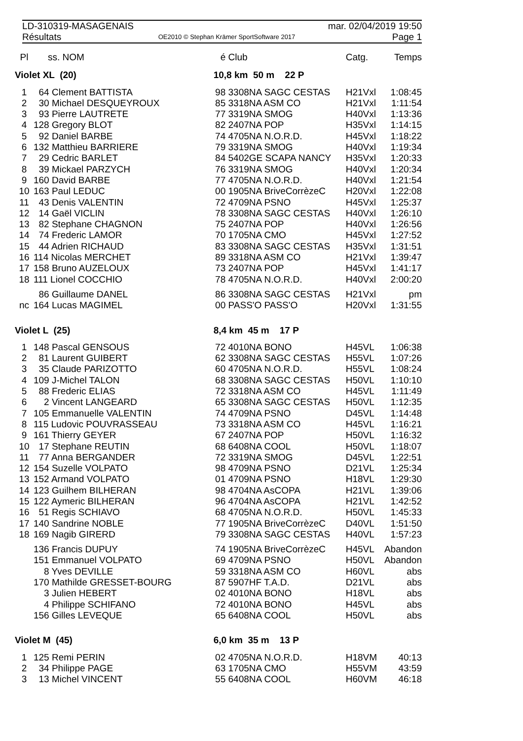LD-310319-MASAGENAIS mar. 02/04/2019 19:50
Résultats OE2010 © Stephan Krämer SportSoftware 2017 Page 1
| Pl | | ss. NOM | é | Club | Catg. | Temps |
| --- | --- | --- | --- | --- | --- | --- |
| Violet XL (20) | | | 10,8 km 50 m 22 P | | | |
| 1 | 64 Clement BATTISTA | | 98 | 3308NA SAGC CESTAS | H21Vxl | 1:08:45 |
| 2 | 30 Michael DESQUEYROUX | | 85 | 3318NA ASM CO | H21Vxl | 1:11:54 |
| 3 | 93 Pierre LAUTRETE | | 77 | 3319NA SMOG | H40Vxl | 1:13:36 |
| 4 | 128 Gregory BLOT | | 82 | 2407NA POP | H35Vxl | 1:14:15 |
| 5 | 92 Daniel BARBE | | 74 | 4705NA N.O.R.D. | H45Vxl | 1:18:22 |
| 6 | 132 Matthieu BARRIERE | | 79 | 3319NA SMOG | H40Vxl | 1:19:34 |
| 7 | 29 Cedric BARLET | | 84 | 5402GE SCAPA NANCY | H35Vxl | 1:20:33 |
| 8 | 39 Mickael PARZYCH | | 76 | 3319NA SMOG | H40Vxl | 1:20:34 |
| 9 | 160 David BARBE | | 77 | 4705NA N.O.R.D. | H40Vxl | 1:21:54 |
| 10 | 163 Paul LEDUC | | 00 | 1905NA BriveCorrèzeC | H20Vxl | 1:22:08 |
| 11 | 43 Denis VALENTIN | | 72 | 4709NA PSNO | H45Vxl | 1:25:37 |
| 12 | 14 Gaël VICLIN | | 78 | 3308NA SAGC CESTAS | H40Vxl | 1:26:10 |
| 13 | 82 Stephane CHAGNON | | 75 | 2407NA POP | H40Vxl | 1:26:56 |
| 14 | 74 Frederic LAMOR | | 70 | 1705NA CMO | H45Vxl | 1:27:52 |
| 15 | 44 Adrien RICHAUD | | 83 | 3308NA SAGC CESTAS | H35Vxl | 1:31:51 |
| 16 | 114 Nicolas MERCHET | | 89 | 3318NA ASM CO | H21Vxl | 1:39:47 |
| 17 | 158 Bruno AUZELOUX | | 73 | 2407NA POP | H45Vxl | 1:41:17 |
| 18 | 111 Lionel COCCHIO | | 78 | 4705NA N.O.R.D. | H40Vxl | 2:00:20 |
| | 86 Guillaume DANEL | | 86 | 3308NA SAGC CESTAS | H21Vxl | pm |
| nc | 164 Lucas MAGIMEL | | 00 | PASS'O PASS'O | H20Vxl | 1:31:55 |
| Violet L (25) | | | 8,4 km 45 m 17 P | | | |
| 1 | 148 Pascal GENSOUS | | 72 | 4010NA BONO | H45VL | 1:06:38 |
| 2 | 81 Laurent GUIBERT | | 62 | 3308NA SAGC CESTAS | H55VL | 1:07:26 |
| 3 | 35 Claude PARIZOTTO | | 60 | 4705NA N.O.R.D. | H55VL | 1:08:24 |
| 4 | 109 J-Michel TALON | | 68 | 3308NA SAGC CESTAS | H50VL | 1:10:10 |
| 5 | 88 Frederic ELIAS | | 72 | 3318NA ASM CO | H45VL | 1:11:49 |
| 6 | 2 Vincent LANGEARD | | 65 | 3308NA SAGC CESTAS | H50VL | 1:12:35 |
| 7 | 105 Emmanuelle VALENTIN | | 74 | 4709NA PSNO | D45VL | 1:14:48 |
| 8 | 115 Ludovic POUVRASSEAU | | 73 | 3318NA ASM CO | H45VL | 1:16:21 |
| 9 | 161 Thierry GEYER | | 67 | 2407NA POP | H50VL | 1:16:32 |
| 10 | 17 Stephane REUTIN | | 68 | 6408NA COOL | H50VL | 1:18:07 |
| 11 | 77 Anna BERGANDER | | 72 | 3319NA SMOG | D45VL | 1:22:51 |
| 12 | 154 Suzelle VOLPATO | | 98 | 4709NA PSNO | D21VL | 1:25:34 |
| 13 | 152 Armand VOLPATO | | 01 | 4709NA PSNO | H18VL | 1:29:30 |
| 14 | 123 Guilhem BILHERAN | | 98 | 4704NA AsCOPA | H21VL | 1:39:06 |
| 15 | 122 Aymeric BILHERAN | | 96 | 4704NA AsCOPA | H21VL | 1:42:52 |
| 16 | 51 Regis SCHIAVO | | 68 | 4705NA N.O.R.D. | H50VL | 1:45:33 |
| 17 | 140 Sandrine NOBLE | | 77 | 1905NA BriveCorrèzeC | D40VL | 1:51:50 |
| 18 | 169 Nagib GIRERD | | 79 | 3308NA SAGC CESTAS | H40VL | 1:57:23 |
| | 136 Francis DUPUY | | 74 | 1905NA BriveCorrèzeC | H45VL | Abandon |
| | 151 Emmanuel VOLPATO | | 69 | 4709NA PSNO | H50VL | Abandon |
| | 8 Yves DEVILLE | | 59 | 3318NA ASM CO | H60VL | abs |
| | 170 Mathilde GRESSET-BOURG | | 87 | 5907HF T.A.D. | D21VL | abs |
| | 3 Julien HEBERT | | 02 | 4010NA BONO | H18VL | abs |
| | 4 Philippe SCHIFANO | | 72 | 4010NA BONO | H45VL | abs |
| | 156 Gilles LEVEQUE | | 65 | 6408NA COOL | H50VL | abs |
| Violet M (45) | | | 6,0 km 35 m 13 P | | | |
| 1 | 125 Remi PERIN | | 02 | 4705NA N.O.R.D. | H18VM | 40:13 |
| 2 | 34 Philippe PAGE | | 63 | 1705NA CMO | H55VM | 43:59 |
| 3 | 13 Michel VINCENT | | 55 | 6408NA COOL | H60VM | 46:18 |